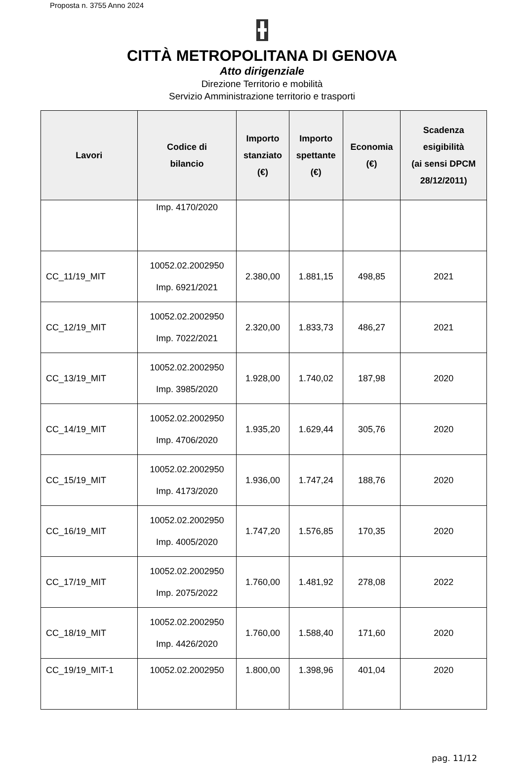Proposta n. 3755 Anno 2024
CITTÀ METROPOLITANA DI GENOVA
Atto dirigenziale
Direzione Territorio e mobilità
Servizio Amministrazione territorio e trasporti
| Lavori | Codice di bilancio | Importo stanziato (€) | Importo spettante (€) | Economia (€) | Scadenza esigibilità (ai sensi DPCM 28/12/2011) |
| --- | --- | --- | --- | --- | --- |
| | Imp. 4170/2020 | | | | |
| CC_11/19_MIT | 10052.02.2002950 Imp. 6921/2021 | 2.380,00 | 1.881,15 | 498,85 | 2021 |
| CC_12/19_MIT | 10052.02.2002950 Imp. 7022/2021 | 2.320,00 | 1.833,73 | 486,27 | 2021 |
| CC_13/19_MIT | 10052.02.2002950 Imp. 3985/2020 | 1.928,00 | 1.740,02 | 187,98 | 2020 |
| CC_14/19_MIT | 10052.02.2002950 Imp. 4706/2020 | 1.935,20 | 1.629,44 | 305,76 | 2020 |
| CC_15/19_MIT | 10052.02.2002950 Imp. 4173/2020 | 1.936,00 | 1.747,24 | 188,76 | 2020 |
| CC_16/19_MIT | 10052.02.2002950 Imp. 4005/2020 | 1.747,20 | 1.576,85 | 170,35 | 2020 |
| CC_17/19_MIT | 10052.02.2002950 Imp. 2075/2022 | 1.760,00 | 1.481,92 | 278,08 | 2022 |
| CC_18/19_MIT | 10052.02.2002950 Imp. 4426/2020 | 1.760,00 | 1.588,40 | 171,60 | 2020 |
| CC_19/19_MIT-1 | 10052.02.2002950 | 1.800,00 | 1.398,96 | 401,04 | 2020 |
pag. 11/12